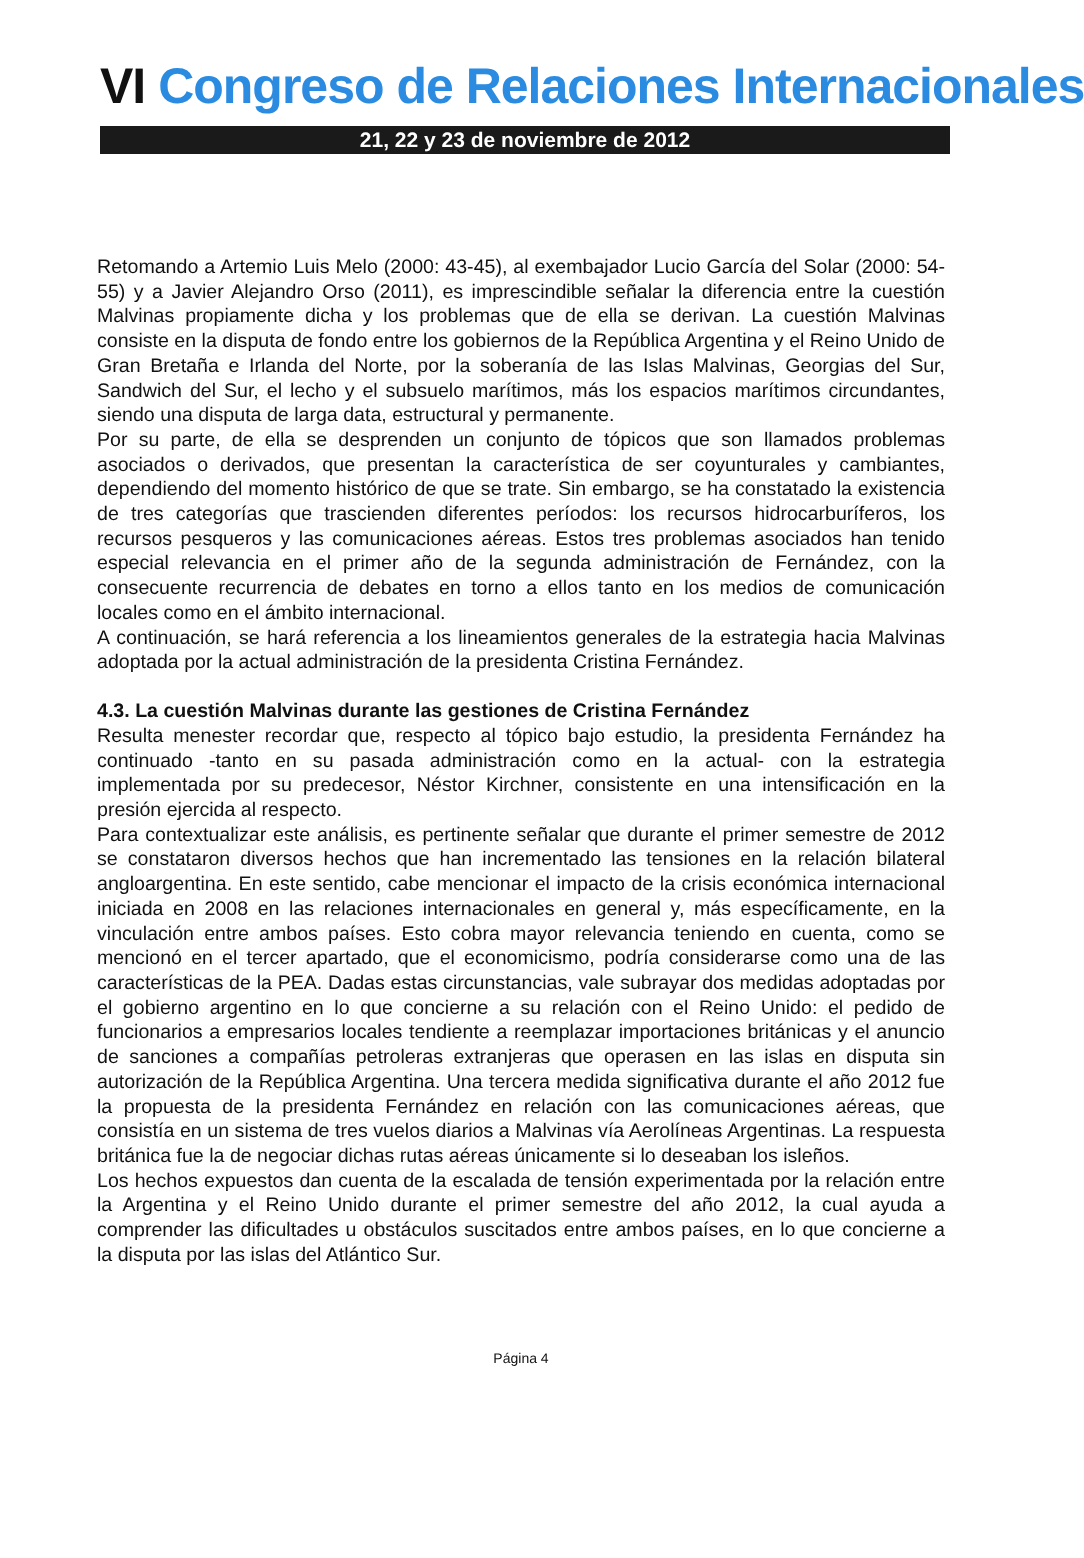VI Congreso de Relaciones Internacionales
21, 22 y 23 de noviembre de 2012
Retomando a Artemio Luis Melo (2000: 43-45), al exembajador Lucio García del Solar (2000: 54-55) y a Javier Alejandro Orso (2011), es imprescindible señalar la diferencia entre la cuestión Malvinas propiamente dicha y los problemas que de ella se derivan. La cuestión Malvinas consiste en la disputa de fondo entre los gobiernos de la República Argentina y el Reino Unido de Gran Bretaña e Irlanda del Norte, por la soberanía de las Islas Malvinas, Georgias del Sur, Sandwich del Sur, el lecho y el subsuelo marítimos, más los espacios marítimos circundantes, siendo una disputa de larga data, estructural y permanente.
Por su parte, de ella se desprenden un conjunto de tópicos que son llamados problemas asociados o derivados, que presentan la característica de ser coyunturales y cambiantes, dependiendo del momento histórico de que se trate. Sin embargo, se ha constatado la existencia de tres categorías que trascienden diferentes períodos: los recursos hidrocarburíferos, los recursos pesqueros y las comunicaciones aéreas. Estos tres problemas asociados han tenido especial relevancia en el primer año de la segunda administración de Fernández, con la consecuente recurrencia de debates en torno a ellos tanto en los medios de comunicación locales como en el ámbito internacional.
A continuación, se hará referencia a los lineamientos generales de la estrategia hacia Malvinas adoptada por la actual administración de la presidenta Cristina Fernández.
4.3. La cuestión Malvinas durante las gestiones de Cristina Fernández
Resulta menester recordar que, respecto al tópico bajo estudio, la presidenta Fernández ha continuado -tanto en su pasada administración como en la actual- con la estrategia implementada por su predecesor, Néstor Kirchner, consistente en una intensificación en la presión ejercida al respecto.
Para contextualizar este análisis, es pertinente señalar que durante el primer semestre de 2012 se constataron diversos hechos que han incrementado las tensiones en la relación bilateral angloargentina. En este sentido, cabe mencionar el impacto de la crisis económica internacional iniciada en 2008 en las relaciones internacionales en general y, más específicamente, en la vinculación entre ambos países. Esto cobra mayor relevancia teniendo en cuenta, como se mencionó en el tercer apartado, que el economicismo, podría considerarse como una de las características de la PEA. Dadas estas circunstancias, vale subrayar dos medidas adoptadas por el gobierno argentino en lo que concierne a su relación con el Reino Unido: el pedido de funcionarios a empresarios locales tendiente a reemplazar importaciones británicas y el anuncio de sanciones a compañías petroleras extranjeras que operasen en las islas en disputa sin autorización de la República Argentina. Una tercera medida significativa durante el año 2012 fue la propuesta de la presidenta Fernández en relación con las comunicaciones aéreas, que consistía en un sistema de tres vuelos diarios a Malvinas vía Aerolíneas Argentinas. La respuesta británica fue la de negociar dichas rutas aéreas únicamente si lo deseaban los isleños.
Los hechos expuestos dan cuenta de la escalada de tensión experimentada por la relación entre la Argentina y el Reino Unido durante el primer semestre del año 2012, la cual ayuda a comprender las dificultades u obstáculos suscitados entre ambos países, en lo que concierne a la disputa por las islas del Atlántico Sur.
Página 4